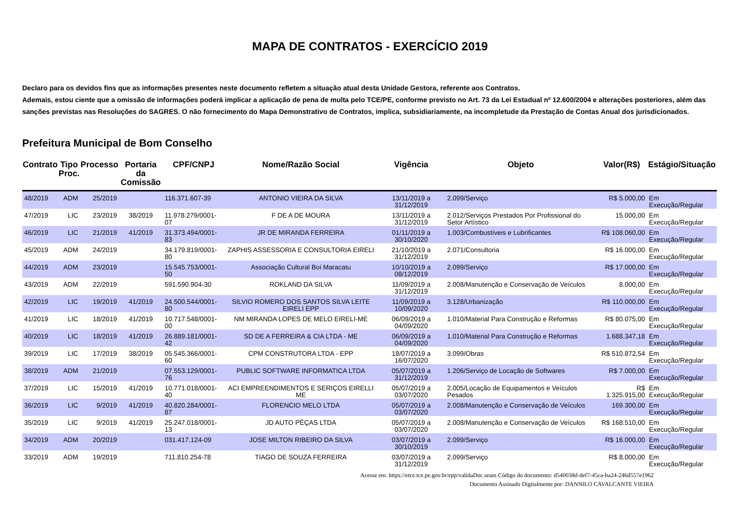MAPA DE CONTRATOS - EXERCÍCIO 2019
Declaro para os devidos fins que as informações presentes neste documento refletem a situação atual desta Unidade Gestora, referente aos Contratos.
Ademais, estou ciente que a omissão de informações poderá implicar a aplicação de pena de multa pelo TCE/PE, conforme previsto no Art. 73 da Lei Estadual nº 12.600/2004 e alterações posteriores, além das sanções previstas nas Resoluções do SAGRES. O não fornecimento do Mapa Demonstrativo de Contratos, implica, subsidiariamente, na incompletude da Prestação de Contas Anual dos jurisdicionados.
Prefeitura Municipal de Bom Conselho
| Contrato | Tipo Proc. | Processo | Portaria da Comissão | CPF/CNPJ | Nome/Razão Social | Vigência | Objeto | Valor(R$) | Estágio/Situação |
| --- | --- | --- | --- | --- | --- | --- | --- | --- | --- |
| 48/2019 | ADM | 25/2019 | | 116.371.607-39 | ANTONIO VIEIRA DA SILVA | 13/11/2019 a 31/12/2019 | 2.099/Serviço | R$ 5.000,00 | Em Execução/Regular |
| 47/2019 | LIC | 23/2019 | 38/2019 | 11.978.279/0001-07 | F DE A DE MOURA | 13/11/2019 a 31/12/2019 | 2.012/Serviços Prestados Por Profissional do Setor Artístico | 15.000,00 | Em Execução/Regular |
| 46/2019 | LIC | 21/2019 | 41/2019 | 31.373.494/0001-83 | JR DE MIRANDA FERREIRA | 01/11/2019 a 30/10/2020 | 1.003/Combustíveis e Lubrificantes | R$ 108.060,00 | Em Execução/Regular |
| 45/2019 | ADM | 24/2019 | | 34.179.819/0001-80 | ZAPHIS ASSESSORIA E CONSULTORIA EIRELI | 21/10/2019 a 31/12/2019 | 2.071/Consultoria | R$ 16.000,00 | Em Execução/Regular |
| 44/2019 | ADM | 23/2019 | | 15.545.753/0001-50 | Associação Cultural Boi Maracatu | 10/10/2019 a 08/12/2019 | 2.099/Serviço | R$ 17.000,00 | Em Execução/Regular |
| 43/2019 | ADM | 22/2019 | | 591.590.904-30 | ROKLAND DA SILVA | 11/09/2019 a 31/12/2019 | 2.008/Manutenção e Conservação de Veículos | 8.000,00 | Em Execução/Regular |
| 42/2019 | LIC | 19/2019 | 41/2019 | 24.500.544/0001-80 | SILVIO ROMERO DOS SANTOS SILVA LEITE EIRELI EPP | 11/09/2019 a 10/09/2020 | 3.128/Urbanização | R$ 110.000,00 | Em Execução/Regular |
| 41/2019 | LIC | 18/2019 | 41/2019 | 10.717.548/0001-00 | NM MIRANDA LOPES DE MELO EIRELI-ME | 06/09/2019 a 04/09/2020 | 1.010/Material Para Construção e Reformas | R$ 80.075,00 | Em Execução/Regular |
| 40/2019 | LIC | 18/2019 | 41/2019 | 26.889.181/0001-42 | SD DE A FERREIRA & CIA LTDA - ME | 06/09/2019 a 04/09/2020 | 1.010/Material Para Construção e Reformas | 1.688.347,18 | Em Execução/Regular |
| 39/2019 | LIC | 17/2019 | 38/2019 | 05.545.366/0001-60 | CPM CONSTRUTORA LTDA - EPP | 18/07/2019 a 16/07/2020 | 3.099/Obras | R$ 510.872,54 | Em Execução/Regular |
| 38/2019 | ADM | 21/2019 | | 07.553.129/0001-76 | PUBLIC SOFTWARE INFORMATICA LTDA | 05/07/2019 a 31/12/2019 | 1.206/Serviço de Locação de Softwares | R$ 7.000,00 | Em Execução/Regular |
| 37/2019 | LIC | 15/2019 | 41/2019 | 10.771.018/0001-40 | ACI EMPREENDIMENTOS E SERIÇOS EIRELLI ME | 05/07/2019 a 03/07/2020 | 2.005/Locação de Equipamentos e Veículos Pesados | R$ 1.325.915,00 | Em Execução/Regular |
| 36/2019 | LIC | 9/2019 | 41/2019 | 40.820.284/0001-87 | FLORENCIO MELO LTDA | 05/07/2019 a 03/07/2020 | 2.008/Manutenção e Conservação de Veículos | 169.300,00 | Em Execução/Regular |
| 35/2019 | LIC | 9/2019 | 41/2019 | 25.247.018/0001-13 | JD AUTO PÉÇAS LTDA | 05/07/2019 a 03/07/2020 | 2.008/Manutenção e Conservação de Veículos | R$ 168.510,00 | Em Execução/Regular |
| 34/2019 | ADM | 20/2019 | | 031.417.124-09 | JOSE MILTON RIBEIRO DA SILVA | 03/07/2019 a 30/10/2019 | 2.099/Serviço | R$ 16.000,00 | Em Execução/Regular |
| 33/2019 | ADM | 19/2019 | | 711.810.254-78 | TIAGO DE SOUZA FERREIRA | 03/07/2019 a 31/12/2019 | 2.099/Serviço | R$ 8.000,00 | Em Execução/Regular |
Acesse em: https://etce.tce.pe.gov.br/epp/validaDoc.seam Código do documento: d540038d-def7-45ca-ba24-246d557e1962
Documento Assinado Digitalmente por: DANNILO CAVALCANTE VIEIRA